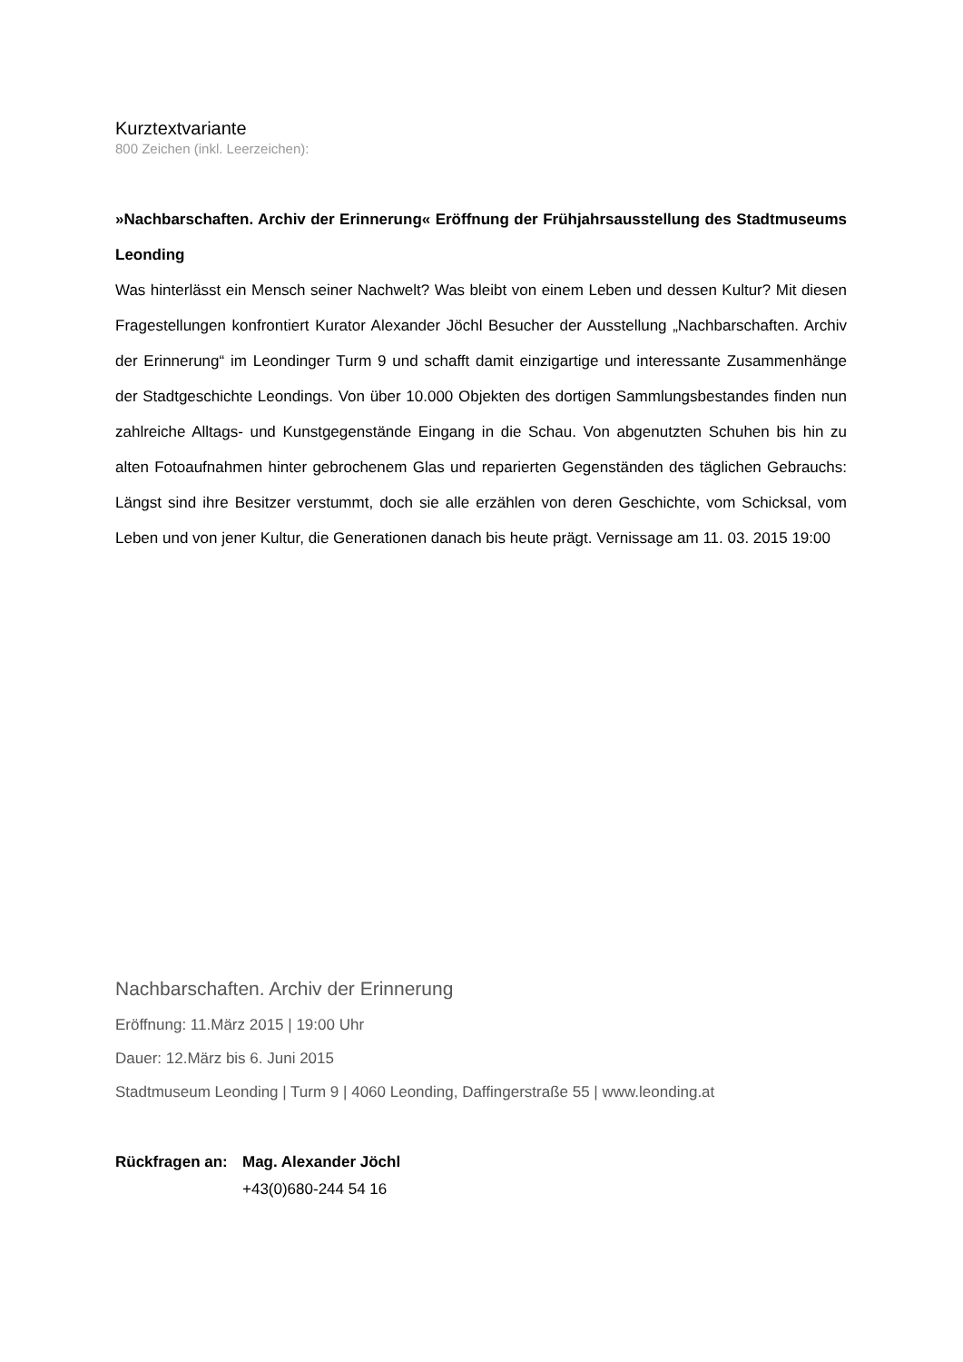Kurztextvariante
800 Zeichen (inkl. Leerzeichen):
»Nachbarschaften. Archiv der Erinnerung« Eröffnung der Frühjahrsausstellung des Stadtmuseums Leonding
Was hinterlässt ein Mensch seiner Nachwelt? Was bleibt von einem Leben und dessen Kultur? Mit diesen Fragestellungen konfrontiert Kurator Alexander Jöchl Besucher der Ausstellung „Nachbarschaften. Archiv der Erinnerung“ im Leondinger Turm 9 und schafft damit einzigartige und interessante Zusammenhänge der Stadtgeschichte Leondings. Von über 10.000 Objekten des dortigen Sammlungsbestandes finden nun zahlreiche Alltags- und Kunstgegenstände Eingang in die Schau. Von abgenutzten Schuhen bis hin zu alten Fotoaufnahmen hinter gebrochenem Glas und reparierten Gegenständen des täglichen Gebrauchs: Längst sind ihre Besitzer verstummt, doch sie alle erzählen von deren Geschichte, vom Schicksal, vom Leben und von jener Kultur, die Generationen danach bis heute prägt. Vernissage am 11. 03. 2015 19:00
Nachbarschaften. Archiv der Erinnerung
Eröffnung: 11.März 2015 | 19:00 Uhr
Dauer: 12.März bis 6. Juni 2015
Stadtmuseum Leonding | Turm 9 | 4060 Leonding, Daffingerstraße 55 | www.leonding.at
Rückfragen an: Mag. Alexander Jöchl
+43(0)680-244 54 16